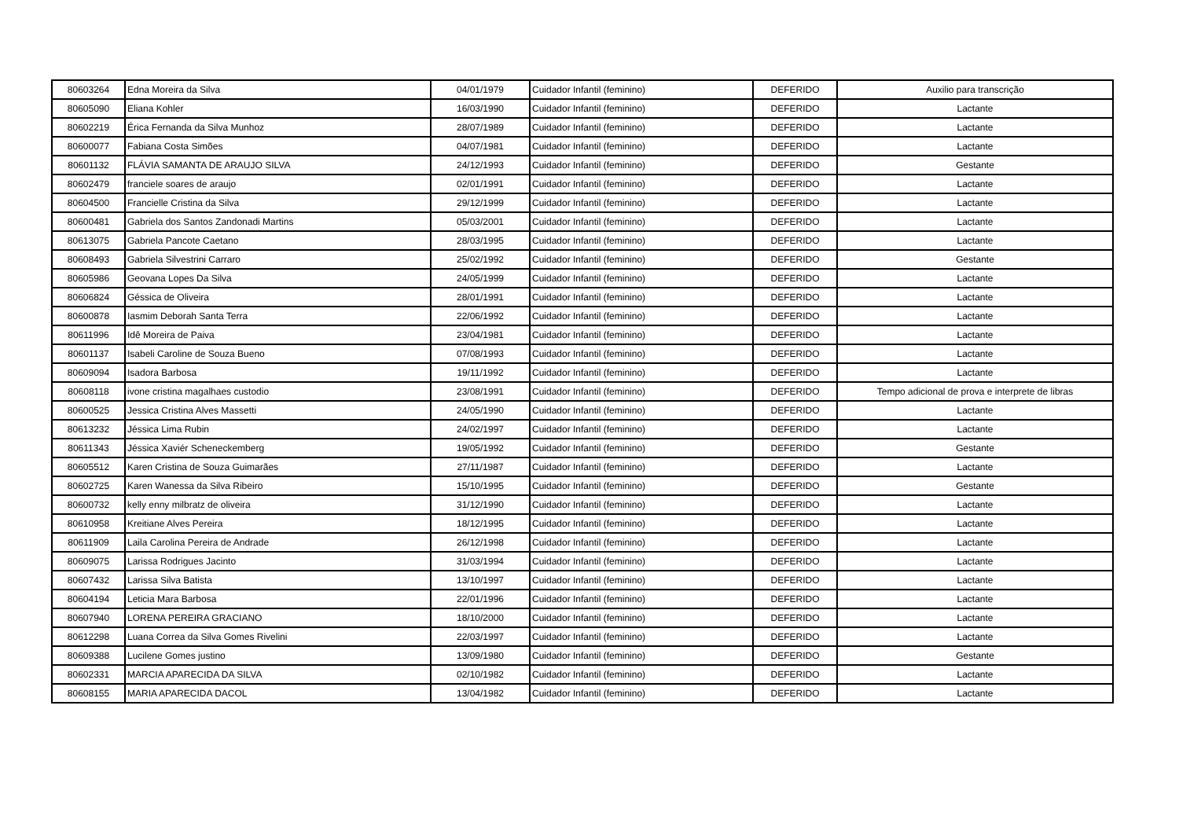| 80603264 | Edna Moreira da Silva | 04/01/1979 | Cuidador Infantil (feminino) | DEFERIDO | Auxilio para transcrição |
| 80605090 | Eliana Kohler | 16/03/1990 | Cuidador Infantil (feminino) | DEFERIDO | Lactante |
| 80602219 | Érica Fernanda da Silva Munhoz | 28/07/1989 | Cuidador Infantil (feminino) | DEFERIDO | Lactante |
| 80600077 | Fabiana Costa Simões | 04/07/1981 | Cuidador Infantil (feminino) | DEFERIDO | Lactante |
| 80601132 | FLÁVIA SAMANTA DE ARAUJO SILVA | 24/12/1993 | Cuidador Infantil (feminino) | DEFERIDO | Gestante |
| 80602479 | franciele soares de araujo | 02/01/1991 | Cuidador Infantil (feminino) | DEFERIDO | Lactante |
| 80604500 | Francielle Cristina da Silva | 29/12/1999 | Cuidador Infantil (feminino) | DEFERIDO | Lactante |
| 80600481 | Gabriela dos Santos Zandonadi Martins | 05/03/2001 | Cuidador Infantil (feminino) | DEFERIDO | Lactante |
| 80613075 | Gabriela Pancote Caetano | 28/03/1995 | Cuidador Infantil (feminino) | DEFERIDO | Lactante |
| 80608493 | Gabriela Silvestrini Carraro | 25/02/1992 | Cuidador Infantil (feminino) | DEFERIDO | Gestante |
| 80605986 | Geovana Lopes Da Silva | 24/05/1999 | Cuidador Infantil (feminino) | DEFERIDO | Lactante |
| 80606824 | Géssica de Oliveira | 28/01/1991 | Cuidador Infantil (feminino) | DEFERIDO | Lactante |
| 80600878 | Iasmim Deborah Santa Terra | 22/06/1992 | Cuidador Infantil (feminino) | DEFERIDO | Lactante |
| 80611996 | Idê Moreira de Paiva | 23/04/1981 | Cuidador Infantil (feminino) | DEFERIDO | Lactante |
| 80601137 | Isabeli Caroline de Souza Bueno | 07/08/1993 | Cuidador Infantil (feminino) | DEFERIDO | Lactante |
| 80609094 | Isadora Barbosa | 19/11/1992 | Cuidador Infantil (feminino) | DEFERIDO | Lactante |
| 80608118 | ivone cristina magalhaes custodio | 23/08/1991 | Cuidador Infantil (feminino) | DEFERIDO | Tempo adicional de prova e interprete de libras |
| 80600525 | Jessica Cristina Alves Massetti | 24/05/1990 | Cuidador Infantil (feminino) | DEFERIDO | Lactante |
| 80613232 | Jéssica Lima Rubin | 24/02/1997 | Cuidador Infantil (feminino) | DEFERIDO | Lactante |
| 80611343 | Jéssica Xaviér Scheneckemberg | 19/05/1992 | Cuidador Infantil (feminino) | DEFERIDO | Gestante |
| 80605512 | Karen Cristina de Souza Guimarães | 27/11/1987 | Cuidador Infantil (feminino) | DEFERIDO | Lactante |
| 80602725 | Karen Wanessa da Silva Ribeiro | 15/10/1995 | Cuidador Infantil (feminino) | DEFERIDO | Gestante |
| 80600732 | kelly enny milbratz de oliveira | 31/12/1990 | Cuidador Infantil (feminino) | DEFERIDO | Lactante |
| 80610958 | Kreitiane Alves Pereira | 18/12/1995 | Cuidador Infantil (feminino) | DEFERIDO | Lactante |
| 80611909 | Laila Carolina Pereira de Andrade | 26/12/1998 | Cuidador Infantil (feminino) | DEFERIDO | Lactante |
| 80609075 | Larissa Rodrigues Jacinto | 31/03/1994 | Cuidador Infantil (feminino) | DEFERIDO | Lactante |
| 80607432 | Larissa Silva Batista | 13/10/1997 | Cuidador Infantil (feminino) | DEFERIDO | Lactante |
| 80604194 | Leticia Mara Barbosa | 22/01/1996 | Cuidador Infantil (feminino) | DEFERIDO | Lactante |
| 80607940 | LORENA PEREIRA GRACIANO | 18/10/2000 | Cuidador Infantil (feminino) | DEFERIDO | Lactante |
| 80612298 | Luana Correa da Silva Gomes Rivelini | 22/03/1997 | Cuidador Infantil (feminino) | DEFERIDO | Lactante |
| 80609388 | Lucilene Gomes justino | 13/09/1980 | Cuidador Infantil (feminino) | DEFERIDO | Gestante |
| 80602331 | MARCIA APARECIDA DA SILVA | 02/10/1982 | Cuidador Infantil (feminino) | DEFERIDO | Lactante |
| 80608155 | MARIA APARECIDA DACOL | 13/04/1982 | Cuidador Infantil (feminino) | DEFERIDO | Lactante |